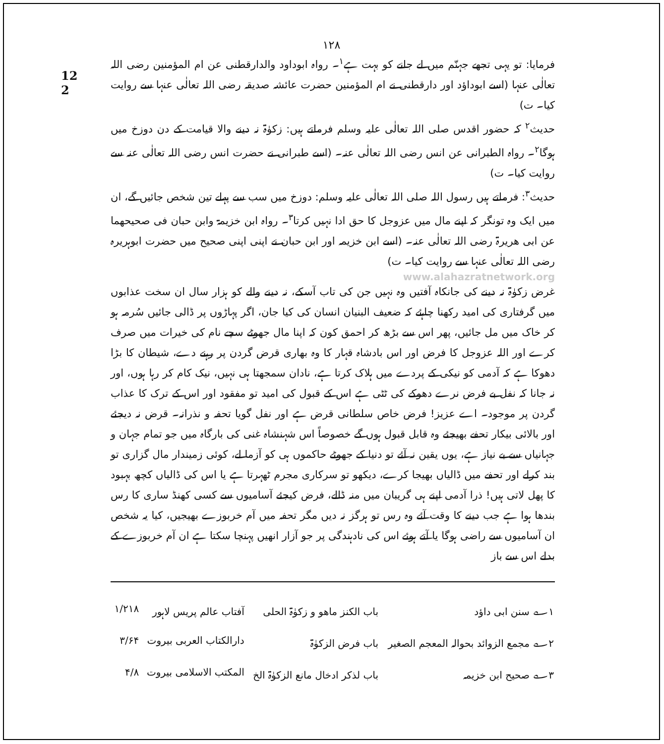۱۲۸
12
2
فرمایا: تو یہی تجھے جہنّم میں لے جانے کو بہت ہے<sup>۱</sup>۔ رواہ ابوداود والدارقطنی عن ام المؤمنین رضی اللہ تعالٰی عنہا (اسے ابوداؤد اور دارقطنی نے ام المؤمنین حضرت عائشہ صدیقہ رضی اللہ تعالٰی عنہا سے روایت کیا۔ ت)
حدیث<sup>۲</sup> کہ حضور اقدس صلی اللہ تعالٰی علیہ وسلم فرماتے ہیں: زکوٰۃ نہ دینے والا قیامت کے دن دوزخ میں ہوگا<sup>۲</sup>۔ رواہ الطبرانی عن انس رضی اللہ تعالٰی عنہ۔ (اسے طبرانی نے حضرت انس رضی اللہ تعالٰی عنہ سے روایت کیا۔ ت)
حدیث<sup>۳</sup>: فرماتے ہیں رسول اللہ صلی اللہ تعالٰی علیہ وسلم: دوزخ میں سب سے پہلے تین شخص جائیں گے، ان میں ایک وہ تونگر کہ اپنے مال میں عزوجل کا حق ادا نہیں کرتا<sup>۳</sup>۔ رواہ ابن خزیمۃ وابن حبان فی صحیحھما عن ابی ھریرۃ رضی اللہ تعالٰی عنہ۔ (اسے ابن خزیمہ اور ابن حبان نے اپنی اپنی صحیح میں حضرت ابوہریرہ رضی اللہ تعالٰی عنہا سے روایت کیا۔ ت)
www.alahazratnetwork.org
غرض زکوٰۃ نہ دینے کی جانکاہ آفتیں وہ نہیں جن کی تاب آسکے، نہ دینے والے کو ہزار سال ان سخت عذابوں میں گرفتاری کی امید رکھنا چاہئے کہ ضعیف البنیان انسان کی کیا جان، اگر پہاڑوں پر ڈالی جائیں سُرمہ ہو کر خاک میں مل جائیں، پھر اس سے بڑھ کر احمق کون کہ اپنا مال جھوٹے سچے نام کی خیرات میں صرف کرے اور اللہ عزوجل کا فرض اور اس بادشاہ قہار کا وہ بھاری قرض گردن پر رہنے دے، شیطان کا بڑا دھوکا ہے کہ آدمی کو نیکی کے پردے میں ہلاک کرتا ہے، نادان سمجھتا ہی نہیں، نیک کام کر رہا ہوں، اور نہ جانا کہ نفل بے فرض نرے دھوکے کی ٹٹی ہے اس کے قبول کی امید تو مفقود اور اس کے ترک کا عذاب گردن پر موجود۔ اے عزیز! فرض خاص سلطانی قرض ہے اور نفل گویا تحفہ و نذرانہ۔ قرض نہ دیجئے اور بالائی بیکار تحفے بھیجئے وہ قابل قبول ہوں گے خصوصاً اس شہنشاہ غنی کی بارگاہ میں جو تمام جہان و جہانیاں سے بے نیاز ہے، یوں یقین نہ آئے تو دنیا کے جھوٹے حاکموں ہی کو آزما لے، کوئی زمیندار مال گزاری تو بند کرلے اور تحفے میں ڈالیاں بھیجا کرے، دیکھو تو سرکاری مجرم ٹھہرتا ہے یا اس کی ڈالیاں کچھ بہبود کا پھل لاتی ہیں! ذرا آدمی اپنے ہی گریبان میں منہ ڈالے، فرض کیجئے آسامیوں سے کسی کھنڈ ساری کا رس بندھا ہوا ہے جب دینے کا وقت آئے وہ رس تو ہرگز نہ دیں مگر تحفہ میں آم خربوزے بھیجیں، کیا یہ شخص ان آسامیوں سے راضی ہوگا یا آتے ہوئے اس کی نادہندگی پر جو آزار انھیں پہنچا سکتا ہے ان آم خربوزے کے بدلے اس سے باز
| ۱؎ سنن ابی داؤد | باب الکنز ماھو و زکوٰۃ الحلی | آفتاب عالم پریس لاہور | ۱/۲۱۸ |
| ۲؎ مجمع الزوائد بحوالہ المعجم الصغیر | باب فرض الزکوٰۃ | دارالکتاب العربی بیروت | ۳/۶۴ |
| ۳؎ صحیح ابن خزیمہ | باب لذکر ادخال مانع الزکوٰۃ الخ | المکتب الاسلامی بیروت | ۴/۸ |